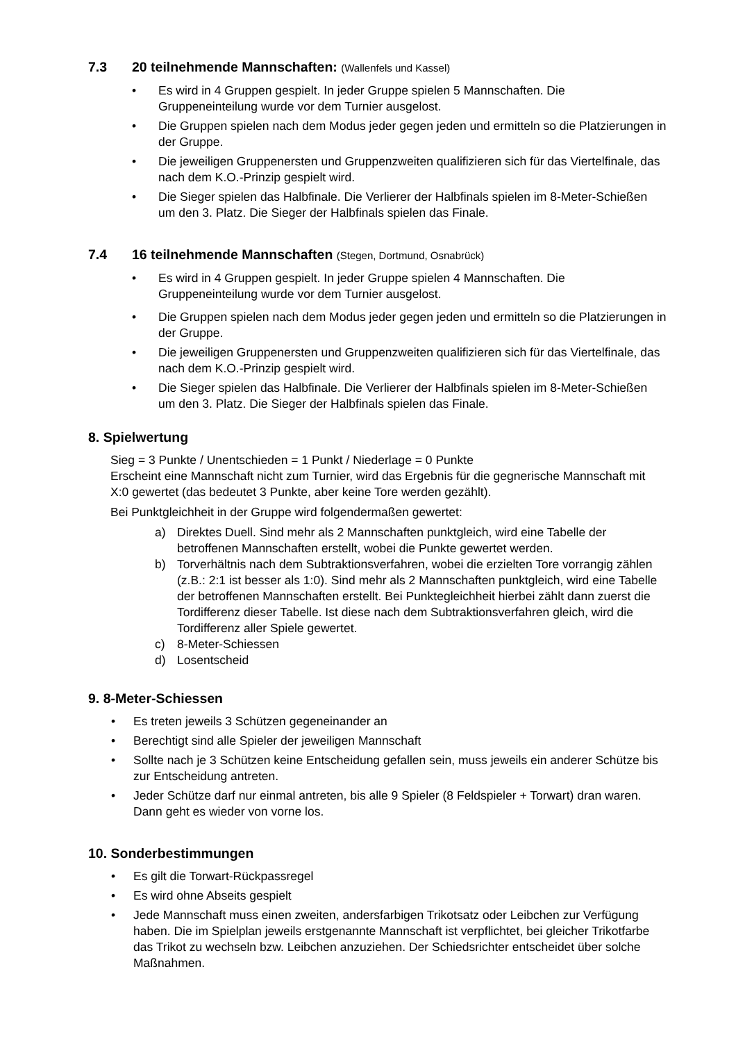7.3 20 teilnehmende Mannschaften: (Wallenfels und Kassel)
Es wird in 4 Gruppen gespielt. In jeder Gruppe spielen 5 Mannschaften. Die Gruppeneinteilung wurde vor dem Turnier ausgelost.
Die Gruppen spielen nach dem Modus jeder gegen jeden und ermitteln so die Platzierungen in der Gruppe.
Die jeweiligen Gruppenersten und Gruppenzweiten qualifizieren sich für das Viertelfinale, das nach dem K.O.-Prinzip gespielt wird.
Die Sieger spielen das Halbfinale. Die Verlierer der Halbfinals spielen im 8-Meter-Schießen um den 3. Platz. Die Sieger der Halbfinals spielen das Finale.
7.4 16 teilnehmende Mannschaften (Stegen, Dortmund, Osnabrück)
Es wird in 4 Gruppen gespielt. In jeder Gruppe spielen 4 Mannschaften. Die Gruppeneinteilung wurde vor dem Turnier ausgelost.
Die Gruppen spielen nach dem Modus jeder gegen jeden und ermitteln so die Platzierungen in der Gruppe.
Die jeweiligen Gruppenersten und Gruppenzweiten qualifizieren sich für das Viertelfinale, das nach dem K.O.-Prinzip gespielt wird.
Die Sieger spielen das Halbfinale. Die Verlierer der Halbfinals spielen im 8-Meter-Schießen um den 3. Platz. Die Sieger der Halbfinals spielen das Finale.
8. Spielwertung
Sieg = 3 Punkte / Unentschieden = 1 Punkt / Niederlage = 0 Punkte
Erscheint eine Mannschaft nicht zum Turnier, wird das Ergebnis für die gegnerische Mannschaft mit X:0 gewertet (das bedeutet 3 Punkte, aber keine Tore werden gezählt).
Bei Punktgleichheit in der Gruppe wird folgendermaßen gewertet:
a) Direktes Duell. Sind mehr als 2 Mannschaften punktgleich, wird eine Tabelle der betroffenen Mannschaften erstellt, wobei die Punkte gewertet werden.
b) Torverhältnis nach dem Subtraktionsverfahren, wobei die erzielten Tore vorrangig zählen (z.B.: 2:1 ist besser als 1:0). Sind mehr als 2 Mannschaften punktgleich, wird eine Tabelle der betroffenen Mannschaften erstellt. Bei Punktegleichheit hierbei zählt dann zuerst die Tordifferenz dieser Tabelle. Ist diese nach dem Subtraktionsverfahren gleich, wird die Tordifferenz aller Spiele gewertet.
c) 8-Meter-Schiessen
d) Losentscheid
9. 8-Meter-Schiessen
Es treten jeweils 3 Schützen gegeneinander an
Berechtigt sind alle Spieler der jeweiligen Mannschaft
Sollte nach je 3 Schützen keine Entscheidung gefallen sein, muss jeweils ein anderer Schütze bis zur Entscheidung antreten.
Jeder Schütze darf nur einmal antreten, bis alle 9 Spieler (8 Feldspieler + Torwart) dran waren. Dann geht es wieder von vorne los.
10. Sonderbestimmungen
Es gilt die Torwart-Rückpassregel
Es wird ohne Abseits gespielt
Jede Mannschaft muss einen zweiten, andersfarbigen Trikotsatz oder Leibchen zur Verfügung haben. Die im Spielplan jeweils erstgenannte Mannschaft ist verpflichtet, bei gleicher Trikotfarbe das Trikot zu wechseln bzw. Leibchen anzuziehen. Der Schiedsrichter entscheidet über solche Maßnahmen.